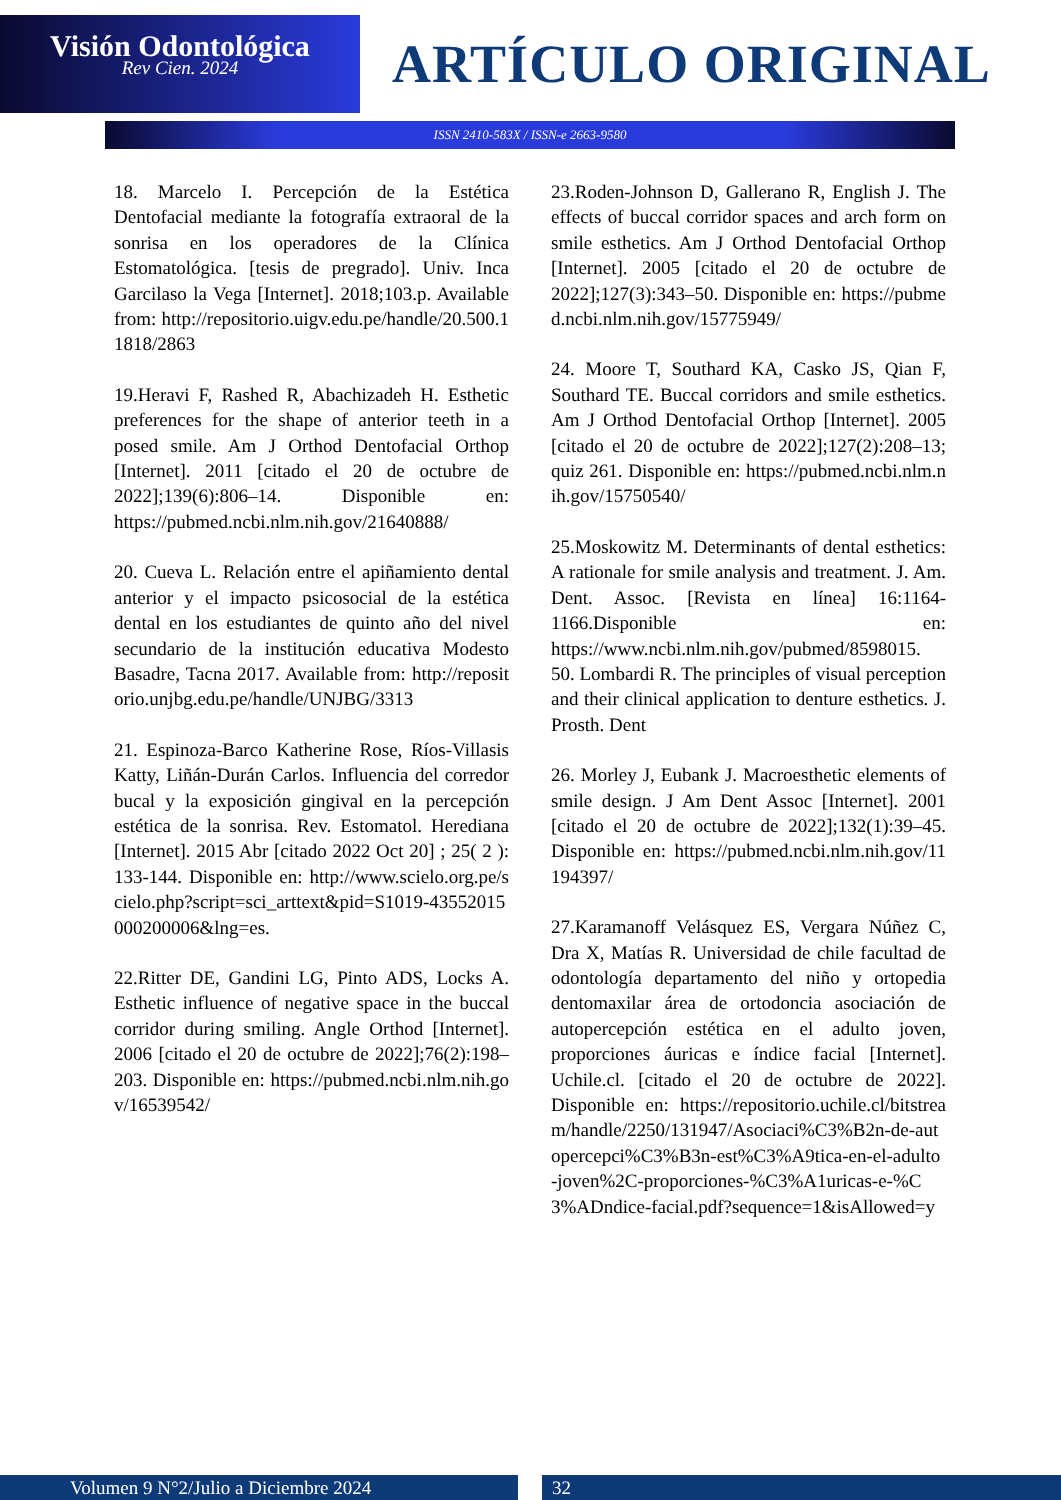Visión Odontológica
Rev Cien. 2024
ARTÍCULO ORIGINAL
ISSN 2410-583X / ISSN-e 2663-9580
18. Marcelo I. Percepción de la Estética Dentofacial mediante la fotografía extraoral de la sonrisa en los operadores de la Clínica Estomatológica. [tesis de pregrado]. Univ. Inca Garcilaso la Vega [Internet]. 2018;103.p. Available from: http://repositorio.uigv.edu.pe/handle/20.500.11818/2863
19.Heravi F, Rashed R, Abachizadeh H. Esthetic preferences for the shape of anterior teeth in a posed smile. Am J Orthod Dentofacial Orthop [Internet]. 2011 [citado el 20 de octubre de 2022];139(6):806–14. Disponible en: https://pubmed.ncbi.nlm.nih.gov/21640888/
20. Cueva L. Relación entre el apiñamiento dental anterior y el impacto psicosocial de la estética dental en los estudiantes de quinto año del nivel secundario de la institución educativa Modesto Basadre, Tacna 2017. Available from: http://repositorio.unjbg.edu.pe/handle/UNJBG/3313
21. Espinoza-Barco Katherine Rose, Ríos-Villasis Katty, Liñán-Durán Carlos. Influencia del corredor bucal y la exposición gingival en la percepción estética de la sonrisa. Rev. Estomatol. Herediana [Internet]. 2015 Abr [citado 2022 Oct 20] ; 25( 2 ): 133-144. Disponible en: http://www.scielo.org.pe/scielo.php?script=sci_arttext&pid=S1019-43552015000200006&lng=es.
22.Ritter DE, Gandini LG, Pinto ADS, Locks A. Esthetic influence of negative space in the buccal corridor during smiling. Angle Orthod [Internet]. 2006 [citado el 20 de octubre de 2022];76(2):198–203. Disponible en: https://pubmed.ncbi.nlm.nih.gov/16539542/
23.Roden-Johnson D, Gallerano R, English J. The effects of buccal corridor spaces and arch form on smile esthetics. Am J Orthod Dentofacial Orthop [Internet]. 2005 [citado el 20 de octubre de 2022];127(3):343–50. Disponible en: https://pubmed.ncbi.nlm.nih.gov/15775949/
24. Moore T, Southard KA, Casko JS, Qian F, Southard TE. Buccal corridors and smile esthetics. Am J Orthod Dentofacial Orthop [Internet]. 2005 [citado el 20 de octubre de 2022];127(2):208–13; quiz 261. Disponible en: https://pubmed.ncbi.nlm.nih.gov/15750540/
25.Moskowitz M. Determinants of dental esthetics: A rationale for smile analysis and treatment. J. Am. Dent. Assoc. [Revista en línea] 16:1164-1166.Disponible en: https://www.ncbi.nlm.nih.gov/pubmed/8598015. 50. Lombardi R. The principles of visual perception and their clinical application to denture esthetics. J. Prosth. Dent
26. Morley J, Eubank J. Macroesthetic elements of smile design. J Am Dent Assoc [Internet]. 2001 [citado el 20 de octubre de 2022];132(1):39–45. Disponible en: https://pubmed.ncbi.nlm.nih.gov/11194397/
27.Karamanoff Velásquez ES, Vergara Núñez C, Dra X, Matías R. Universidad de chile facultad de odontología departamento del niño y ortopedia dentomaxilar área de ortodoncia asociación de autopercepción estética en el adulto joven, proporciones áuricas e índice facial [Internet]. Uchile.cl. [citado el 20 de octubre de 2022]. Disponible en: https://repositorio.uchile.cl/bitstream/handle/2250/131947/Asociaci%C3%B2n-de-autopercepci%C3%B3n-est%C3%A9tica-en-el-adulto-joven%2C-proporciones-%C3%A1uricas-e-%C3%ADndice-facial.pdf?sequence=1&isAllowed=y
Volumen 9 N°2/Julio a Diciembre 2024 32